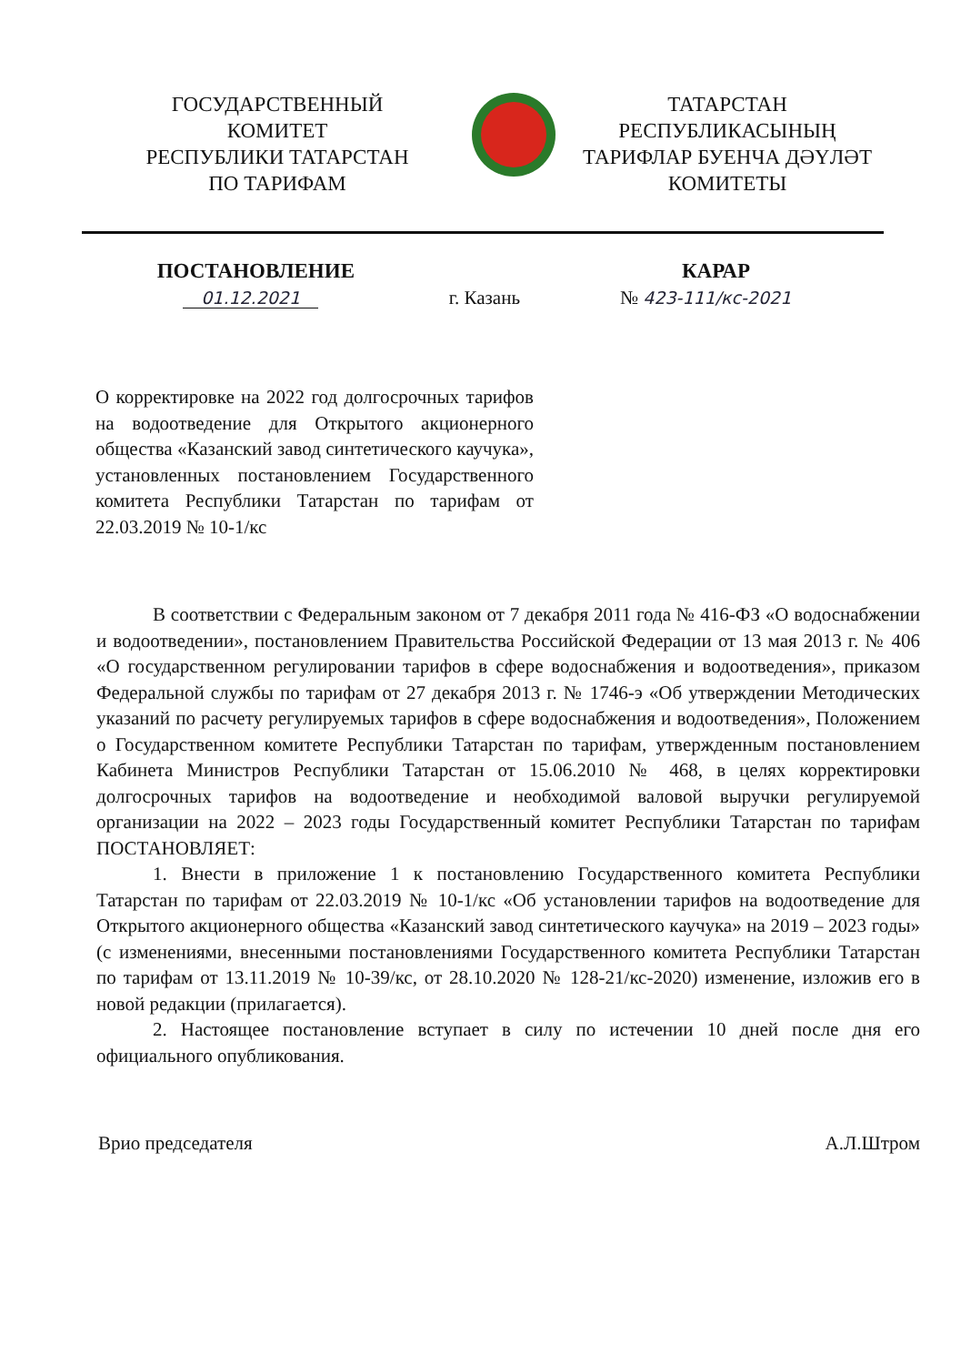ГОСУДАРСТВЕННЫЙ
КОМИТЕТ
РЕСПУБЛИКИ ТАТАРСТАН
ПО ТАРИФАМ
ТАТАРСТАН
РЕСПУБЛИКАСЫНЫҢ
ТАРИФЛАР БУЕНЧА ДӘҮЛӘТ
КОМИТЕТЫ
ПОСТАНОВЛЕНИЕ КАРАР
01.12.2021 г. Казань № 423-111/кс-2021
О корректировке на 2022 год долгосрочных тарифов на водоотведение для Открытого акционерного общества «Казанский завод синтетического каучука», установленных постановлением Государственного комитета Республики Татарстан по тарифам от 22.03.2019 № 10-1/кс
В соответствии с Федеральным законом от 7 декабря 2011 года № 416-ФЗ «О водоснабжении и водоотведении», постановлением Правительства Российской Федерации от 13 мая 2013 г. № 406 «О государственном регулировании тарифов в сфере водоснабжения и водоотведения», приказом Федеральной службы по тарифам от 27 декабря 2013 г. № 1746-э «Об утверждении Методических указаний по расчету регулируемых тарифов в сфере водоснабжения и водоотведения», Положением о Государственном комитете Республики Татарстан по тарифам, утвержденным постановлением Кабинета Министров Республики Татарстан от 15.06.2010 № 468, в целях корректировки долгосрочных тарифов на водоотведение и необходимой валовой выручки регулируемой организации на 2022 – 2023 годы Государственный комитет Республики Татарстан по тарифам ПОСТАНОВЛЯЕТ:
1. Внести в приложение 1 к постановлению Государственного комитета Республики Татарстан по тарифам от 22.03.2019 № 10-1/кс «Об установлении тарифов на водоотведение для Открытого акционерного общества «Казанский завод синтетического каучука» на 2019 – 2023 годы» (с изменениями, внесенными постановлениями Государственного комитета Республики Татарстан по тарифам от 13.11.2019 № 10-39/кс, от 28.10.2020 № 128-21/кс-2020) изменение, изложив его в новой редакции (прилагается).
2. Настоящее постановление вступает в силу по истечении 10 дней после дня его официального опубликования.
Врио председателя А.Л.Штром